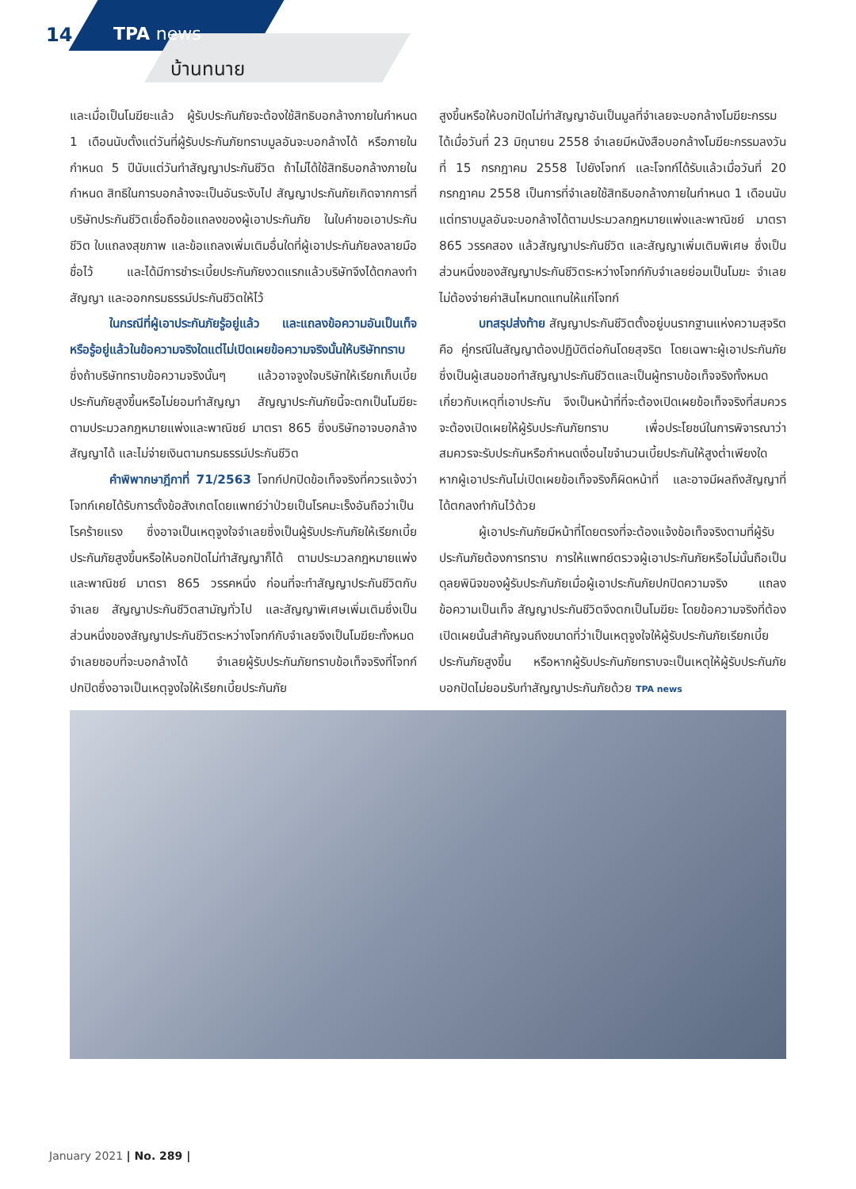14 TPA news
บ้านทนาย
และเมื่อเป็นโมฆียะแล้ว ผู้รับประกันภัยจะต้องใช้สิทธิบอกล้างภายในกำหนด 1 เดือนนับตั้งแต่วันที่ผู้รับประกันภัยทราบมูลอันจะบอกล้างได้ หรือภายในกำหนด 5 ปีนับแต่วันทำสัญญาประกันชีวิต ถ้าไม่ได้ใช้สิทธิบอกล้างภายในกำหนด สิทธิในการบอกล้างจะเป็นอันระงับไป สัญญาประกันภัยเกิดจากการที่บริษัทประกันชีวิตเชื่อถือข้อแถลงของผู้เอาประกันภัย ในใบคำขอเอาประกันชีวิต ใบแถลงสุขภาพ และข้อแถลงเพิ่มเติมอื่นใดที่ผู้เอาประกันภัยลงลายมือชื่อไว้ และได้มีการชำระเบี้ยประกันภัยงวดแรกแล้วบริษัทจึงได้ตกลงทำสัญญา และออกกรมธรรม์ประกันชีวิตให้ไว้
ในกรณีที่ผู้เอาประกันภัยรู้อยู่แล้ว และแถลงข้อความอันเป็นเท็จหรือรู้อยู่แล้วในข้อความจริงใดแต่ไม่เปิดเผยข้อความจริงนั้นให้บริษัททราบ ซึ่งถ้าบริษัททราบข้อความจริงนั้นๆ แล้วอาจจูงใจบริษัทให้เรียกเก็บเบี้ยประกันภัยสูงขึ้นหรือไม่ยอมทำสัญญา สัญญาประกันภัยนี้จะตกเป็นโมฆียะ ตามประมวลกฎหมายแพ่งและพาณิชย์ มาตรา 865 ซึ่งบริษัทอาจบอกล้างสัญญาได้ และไม่จ่ายเงินตามกรมธรรม์ประกันชีวิต
คำพิพากษาฎีกาที่ 71/2563 โจทก์ปกปิดข้อเท็จจริงที่ควรแจ้งว่า โจทก์เคยได้รับการตั้งข้อสังเกตโดยแพทย์ว่าป่วยเป็นโรคมะเร็งอันถือว่าเป็นโรคร้ายแรง ซึ่งอาจเป็นเหตุจูงใจจำเลยซึ่งเป็นผู้รับประกันภัยให้เรียกเบี้ยประกันภัยสูงขึ้นหรือให้บอกปัดไม่ทำสัญญาก็ได้ ตามประมวลกฎหมายแพ่งและพาณิชย์ มาตรา 865 วรรคหนึ่ง ก่อนที่จะทำสัญญาประกันชีวิตกับจำเลย สัญญาประกันชีวิตสามัญทั่วไป และสัญญาพิเศษเพิ่มเติมซึ่งเป็นส่วนหนึ่งของสัญญาประกันชีวิตระหว่างโจทก์กับจำเลยจึงเป็นโมฆียะทั้งหมด จำเลยชอบที่จะบอกล้างได้ จำเลยผู้รับประกันภัยทราบข้อเท็จจริงที่โจทก์ปกปิดซึ่งอาจเป็นเหตุจูงใจให้เรียกเบี้ยประกันภัย
สูงขึ้นหรือให้บอกปัดไม่ทำสัญญาอันเป็นมูลที่จำเลยจะบอกล้างโมฆียะกรรมได้เมื่อวันที่ 23 มิถุนายน 2558 จำเลยมีหนังสือบอกล้างโมฆียะกรรมลงวันที่ 15 กรกฎาคม 2558 ไปยังโจทก์ และโจทก์ได้รับแล้วเมื่อวันที่ 20 กรกฎาคม 2558 เป็นการที่จำเลยใช้สิทธิบอกล้างภายในกำหนด 1 เดือนนับแต่ทราบมูลอันจะบอกล้างได้ตามประมวลกฎหมายแพ่งและพาณิชย์ มาตรา 865 วรรคสอง แล้วสัญญาประกันชีวิต และสัญญาเพิ่มเติมพิเศษ ซึ่งเป็นส่วนหนึ่งของสัญญาประกันชีวิตระหว่างโจทก์กับจำเลยย่อมเป็นโมฆะ จำเลยไม่ต้องจ่ายค่าสินไหมทดแทนให้แก่โจทก์
บทสรุปส่งท้าย สัญญาประกันชีวิตตั้งอยู่บนรากฐานแห่งความสุจริต คือ คู่กรณีในสัญญาต้องปฏิบัติต่อกันโดยสุจริต โดยเฉพาะผู้เอาประกันภัย ซึ่งเป็นผู้เสนอขอทำสัญญาประกันชีวิตและเป็นผู้ทราบข้อเท็จจริงทั้งหมดเกี่ยวกับเหตุที่เอาประกัน จึงเป็นหน้าที่ที่จะต้องเปิดเผยข้อเท็จจริงที่สมควรจะต้องเปิดเผยให้ผู้รับประกันภัยทราบ เพื่อประโยชน์ในการพิจารณาว่าสมควรจะรับประกันหรือกำหนดเงื่อนไขจำนวนเบี้ยประกันให้สูงต่ำเพียงใด หากผู้เอาประกันไม่เปิดเผยข้อเท็จจริงก็ผิดหน้าที่ และอาจมีผลถึงสัญญาที่ได้ตกลงทำกันไว้ด้วย
ผู้เอาประกันภัยมีหน้าที่โดยตรงที่จะต้องแจ้งข้อเท็จจริงตามที่ผู้รับประกันภัยต้องการทราบ การให้แพทย์ตรวจผู้เอาประกันภัยหรือไม่นั้นถือเป็นดุลยพินิจของผู้รับประกันภัยเมื่อผู้เอาประกันภัยปกปิดความจริง แถลงข้อความเป็นเท็จ สัญญาประกันชีวิตจึงตกเป็นโมฆียะ โดยข้อความจริงที่ต้องเปิดเผยนั้นสำคัญจนถึงขนาดที่ว่าเป็นเหตุจูงใจให้ผู้รับประกันภัยเรียกเบี้ยประกันภัยสูงขึ้น หรือหากผู้รับประกันภัยทราบจะเป็นเหตุให้ผู้รับประกันภัยบอกปัดไม่ยอมรับทำสัญญาประกันภัยด้วย TPA news
January 2021 | No. 289 |